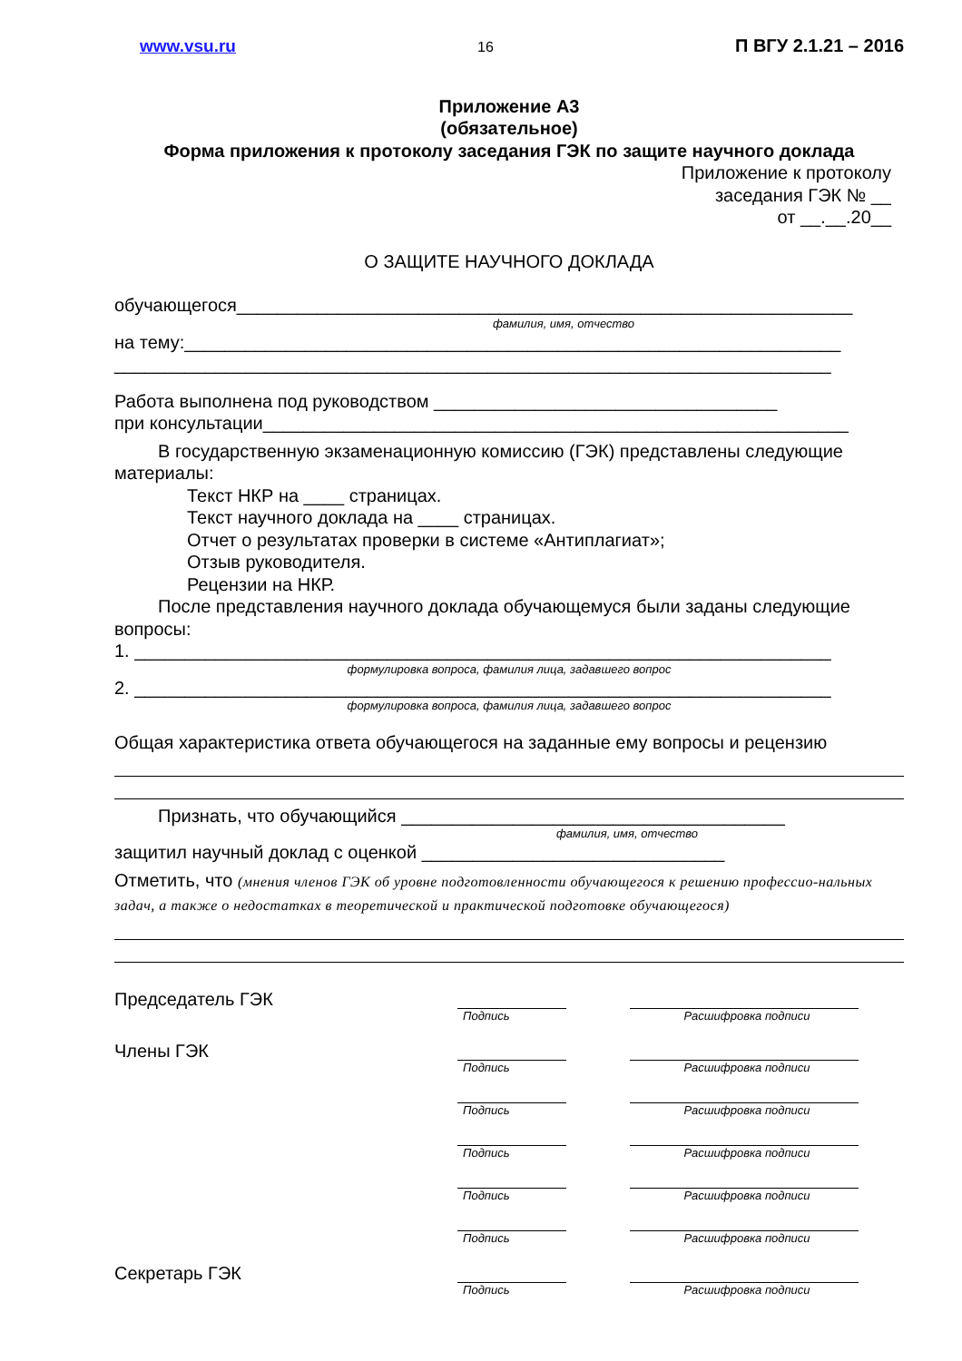www.vsu.ru 16 П ВГУ 2.1.21 – 2016
Приложение А3
(обязательное)
Форма приложения к протоколу заседания ГЭК по защите научного доклада
Приложение к протоколу
заседания ГЭК № __
от __.__.20__
О ЗАЩИТЕ НАУЧНОГО ДОКЛАДА
обучающегося_____________________________________________________________
фамилия, имя, отчество
на тему:_________________________________________________________________
_______________________________________________________________________
Работа выполнена под руководством __________________________________
при консультации__________________________________________________________
В государственную экзаменационную комиссию (ГЭК) представлены следующие
материалы:
Текст НКР на ____ страницах.
Текст научного доклада на ____ страницах.
Отчет о результатах проверки в системе «Антиплагиат»;
Отзыв руководителя.
Рецензии на НКР.
После представления научного доклада обучающемуся были заданы следующие
вопросы:
1. _____________________________________________________________________
формулировка вопроса, фамилия лица, задавшего вопрос
2. _____________________________________________________________________
формулировка вопроса, фамилия лица, задавшего вопрос
Общая характеристика ответа обучающегося на заданные ему вопросы и рецензию
Признать, что обучающийся ______________________________________
фамилия, имя, отчество
защитил научный доклад с оценкой ______________________________
Отметить, что (мнения членов ГЭК об уровне подготовленности обучающегося к решению профессио-нальных задач, а также о недостатках в теоретической и практической подготовке обучающегося)
Председатель ГЭК
Подпись Расшифровка подписи
Члены ГЭК
Подпись Расшифровка подписи
Подпись Расшифровка подписи
Подпись Расшифровка подписи
Подпись Расшифровка подписи
Подпись Расшифровка подписи
Секретарь ГЭК
Подпись Расшифровка подписи